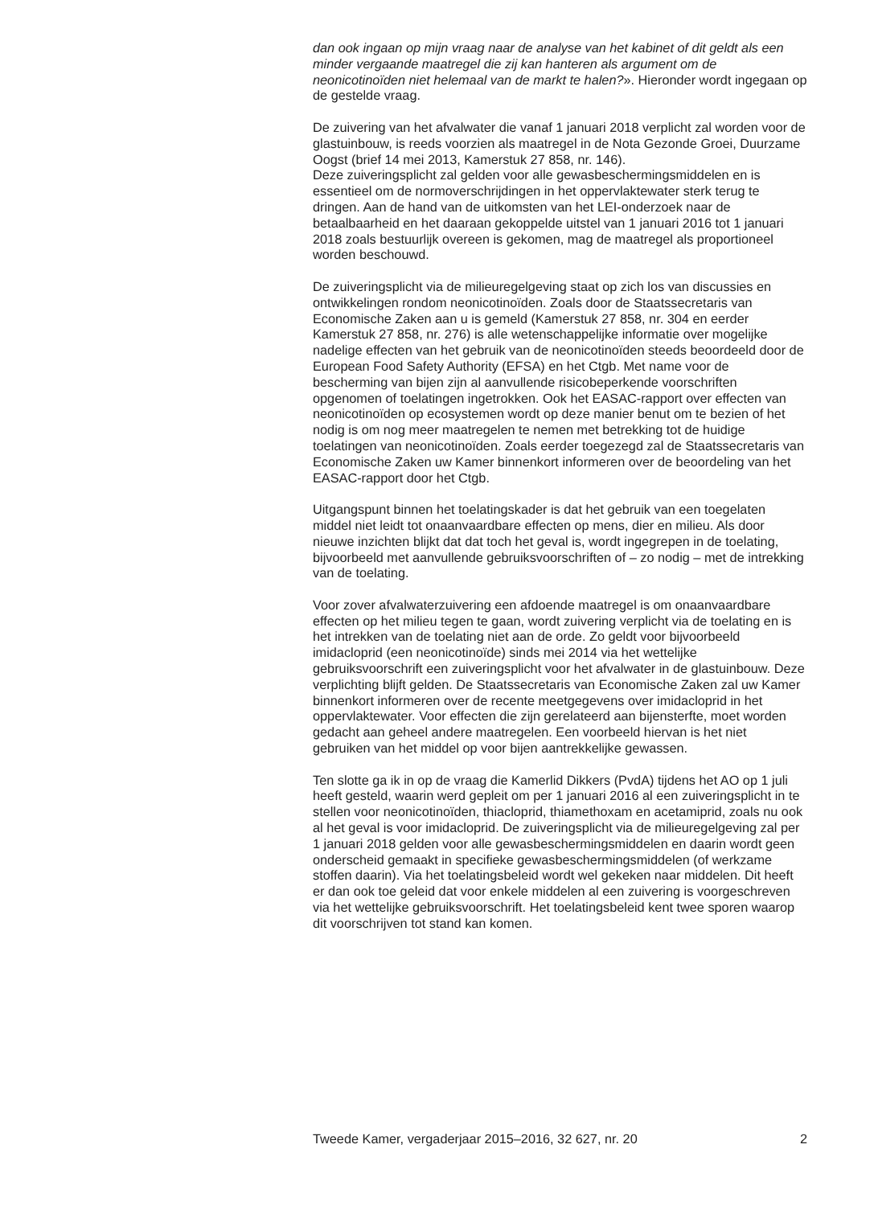dan ook ingaan op mijn vraag naar de analyse van het kabinet of dit geldt als een minder vergaande maatregel die zij kan hanteren als argument om de neonicotinoïden niet helemaal van de markt te halen?». Hieronder wordt ingegaan op de gestelde vraag.
De zuivering van het afvalwater die vanaf 1 januari 2018 verplicht zal worden voor de glastuinbouw, is reeds voorzien als maatregel in de Nota Gezonde Groei, Duurzame Oogst (brief 14 mei 2013, Kamerstuk 27 858, nr. 146).
Deze zuiveringsplicht zal gelden voor alle gewasbeschermingsmiddelen en is essentieel om de normoverschrijdingen in het oppervlaktewater sterk terug te dringen. Aan de hand van de uitkomsten van het LEI-onderzoek naar de betaalbaarheid en het daaraan gekoppelde uitstel van 1 januari 2016 tot 1 januari 2018 zoals bestuurlijk overeen is gekomen, mag de maatregel als proportioneel worden beschouwd.
De zuiveringsplicht via de milieuregelgeving staat op zich los van discussies en ontwikkelingen rondom neonicotinoïden. Zoals door de Staatssecretaris van Economische Zaken aan u is gemeld (Kamerstuk 27 858, nr. 304 en eerder Kamerstuk 27 858, nr. 276) is alle wetenschappelijke informatie over mogelijke nadelige effecten van het gebruik van de neonicotinoïden steeds beoordeeld door de European Food Safety Authority (EFSA) en het Ctgb. Met name voor de bescherming van bijen zijn al aanvullende risicobeperkende voorschriften opgenomen of toelatingen ingetrokken. Ook het EASAC-rapport over effecten van neonicotinoïden op ecosystemen wordt op deze manier benut om te bezien of het nodig is om nog meer maatregelen te nemen met betrekking tot de huidige toelatingen van neonicotinoïden. Zoals eerder toegezegd zal de Staatssecretaris van Economische Zaken uw Kamer binnenkort informeren over de beoordeling van het EASAC-rapport door het Ctgb.
Uitgangspunt binnen het toelatingskader is dat het gebruik van een toegelaten middel niet leidt tot onaanvaardbare effecten op mens, dier en milieu. Als door nieuwe inzichten blijkt dat dat toch het geval is, wordt ingegrepen in de toelating, bijvoorbeeld met aanvullende gebruiksvoorschriften of – zo nodig – met de intrekking van de toelating.
Voor zover afvalwaterzuivering een afdoende maatregel is om onaanvaardbare effecten op het milieu tegen te gaan, wordt zuivering verplicht via de toelating en is het intrekken van de toelating niet aan de orde. Zo geldt voor bijvoorbeeld imidacloprid (een neonicotinoïde) sinds mei 2014 via het wettelijke gebruiksvoorschrift een zuiveringsplicht voor het afvalwater in de glastuinbouw. Deze verplichting blijft gelden. De Staatssecretaris van Economische Zaken zal uw Kamer binnenkort informeren over de recente meetgegevens over imidacloprid in het oppervlaktewater. Voor effecten die zijn gerelateerd aan bijensterfte, moet worden gedacht aan geheel andere maatregelen. Een voorbeeld hiervan is het niet gebruiken van het middel op voor bijen aantrekkelijke gewassen.
Ten slotte ga ik in op de vraag die Kamerlid Dikkers (PvdA) tijdens het AO op 1 juli heeft gesteld, waarin werd gepleit om per 1 januari 2016 al een zuiveringsplicht in te stellen voor neonicotinoïden, thiacloprid, thiamethoxam en acetamiprid, zoals nu ook al het geval is voor imidacloprid. De zuiveringsplicht via de milieuregelgeving zal per 1 januari 2018 gelden voor alle gewasbeschermingsmiddelen en daarin wordt geen onderscheid gemaakt in specifieke gewasbeschermingsmiddelen (of werkzame stoffen daarin). Via het toelatingsbeleid wordt wel gekeken naar middelen. Dit heeft er dan ook toe geleid dat voor enkele middelen al een zuivering is voorgeschreven via het wettelijke gebruiksvoorschrift. Het toelatingsbeleid kent twee sporen waarop dit voorschrijven tot stand kan komen.
Tweede Kamer, vergaderjaar 2015–2016, 32 627, nr. 20 2